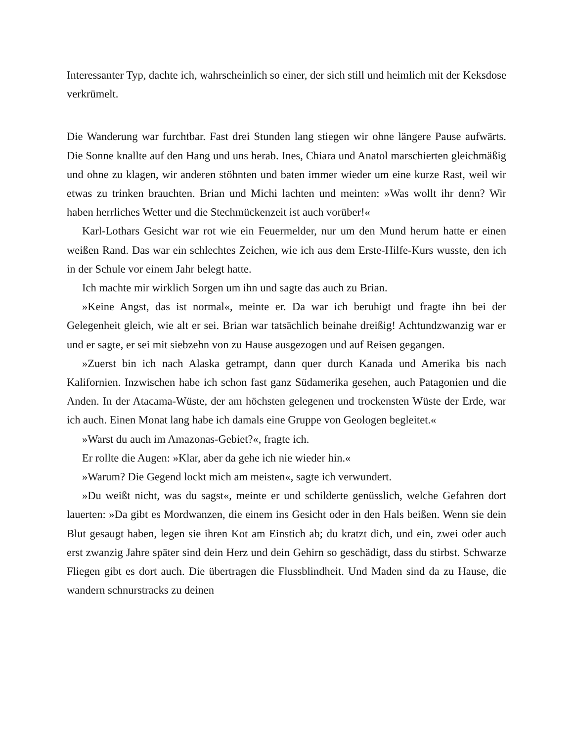Interessanter Typ, dachte ich, wahrscheinlich so einer, der sich still und heimlich mit der Keksdose verkrümelt.
Die Wanderung war furchtbar. Fast drei Stunden lang stiegen wir ohne längere Pause aufwärts. Die Sonne knallte auf den Hang und uns herab. Ines, Chiara und Anatol marschierten gleichmäßig und ohne zu klagen, wir anderen stöhnten und baten immer wieder um eine kurze Rast, weil wir etwas zu trinken brauchten. Brian und Michi lachten und meinten: »Was wollt ihr denn? Wir haben herrliches Wetter und die Stechmückenzeit ist auch vorüber!«
Karl-Lothars Gesicht war rot wie ein Feuermelder, nur um den Mund herum hatte er einen weißen Rand. Das war ein schlechtes Zeichen, wie ich aus dem Erste-Hilfe-Kurs wusste, den ich in der Schule vor einem Jahr belegt hatte.
Ich machte mir wirklich Sorgen um ihn und sagte das auch zu Brian.
»Keine Angst, das ist normal«, meinte er. Da war ich beruhigt und fragte ihn bei der Gelegenheit gleich, wie alt er sei. Brian war tatsächlich beinahe dreißig! Achtundzwanzig war er und er sagte, er sei mit siebzehn von zu Hause ausgezogen und auf Reisen gegangen.
»Zuerst bin ich nach Alaska getrampt, dann quer durch Kanada und Amerika bis nach Kalifornien. Inzwischen habe ich schon fast ganz Südamerika gesehen, auch Patagonien und die Anden. In der Atacama-Wüste, der am höchsten gelegenen und trockensten Wüste der Erde, war ich auch. Einen Monat lang habe ich damals eine Gruppe von Geologen begleitet.«
»Warst du auch im Amazonas-Gebiet?«, fragte ich.
Er rollte die Augen: »Klar, aber da gehe ich nie wieder hin.«
»Warum? Die Gegend lockt mich am meisten«, sagte ich verwundert.
»Du weißt nicht, was du sagst«, meinte er und schilderte genüsslich, welche Gefahren dort lauerten: »Da gibt es Mordwanzen, die einem ins Gesicht oder in den Hals beißen. Wenn sie dein Blut gesaugt haben, legen sie ihren Kot am Einstich ab; du kratzt dich, und ein, zwei oder auch erst zwanzig Jahre später sind dein Herz und dein Gehirn so geschädigt, dass du stirbst. Schwarze Fliegen gibt es dort auch. Die übertragen die Flussblindheit. Und Maden sind da zu Hause, die wandern schnurstracks zu deinen